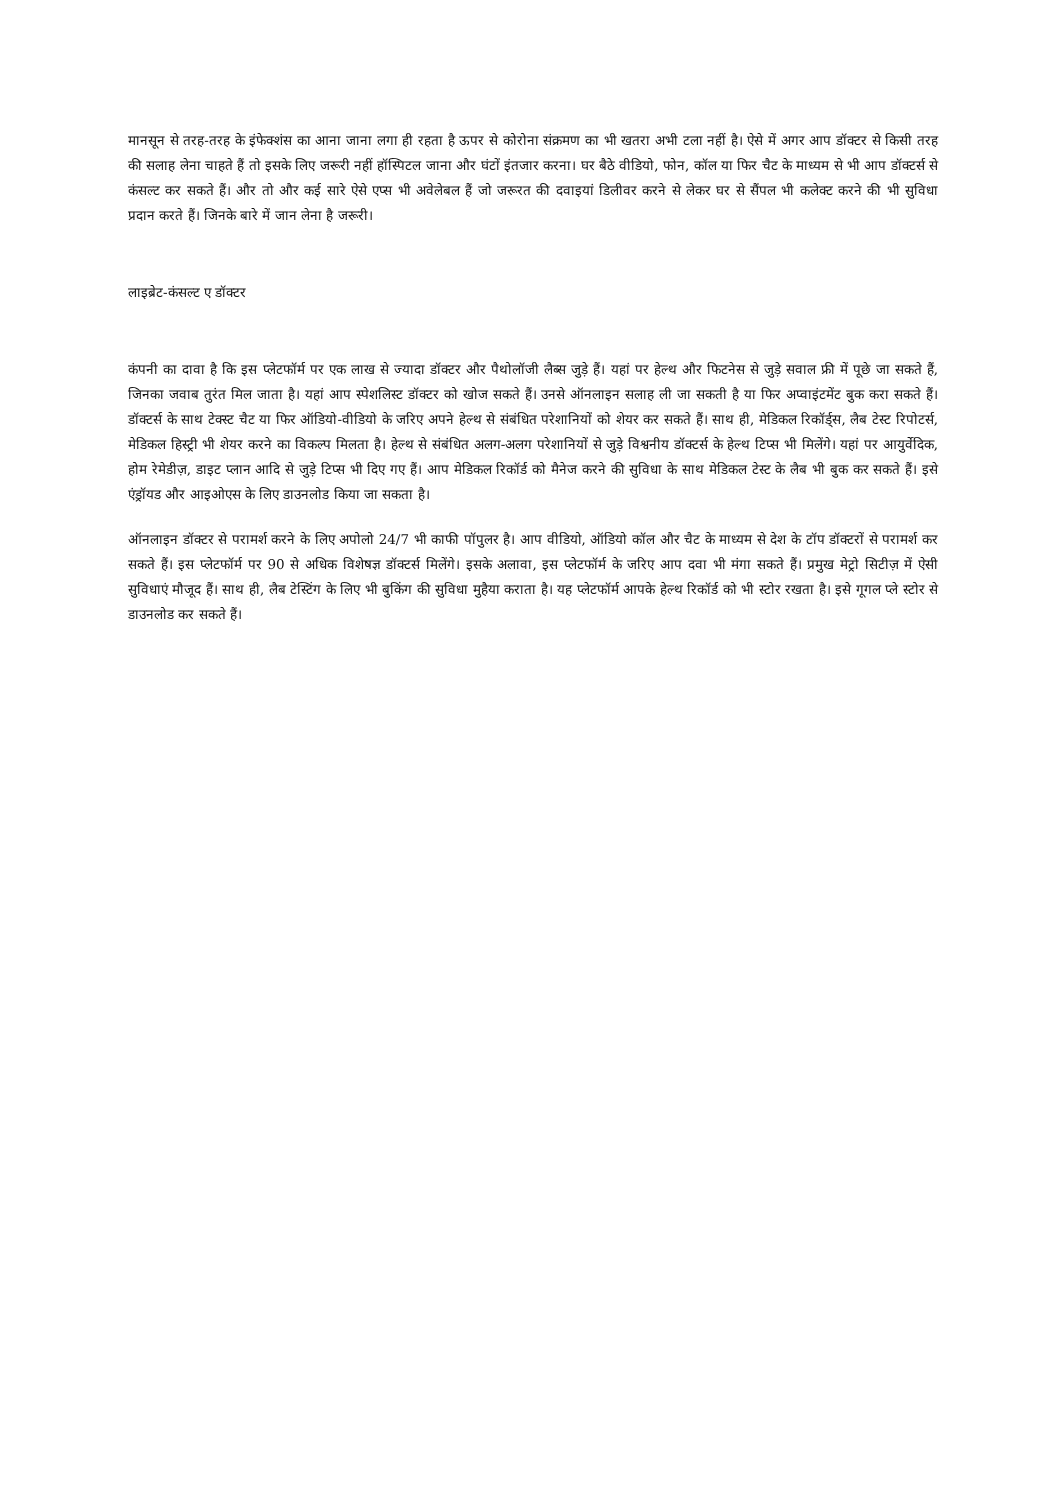मानसून से तरह-तरह के इंफेक्शंस का आना जाना लगा ही रहता है ऊपर से कोरोना संक्रमण का भी खतरा अभी टला नहीं है। ऐसे में अगर आप डॉक्टर से किसी तरह की सलाह लेना चाहते हैं तो इसके लिए जरूरी नहीं हॉस्पिटल जाना और घंटों इंतजार करना। घर बैठे वीडियो, फोन, कॉल या फिर चैट के माध्यम से भी आप डॉक्टर्स से कंसल्ट कर सकते हैं। और तो और कई सारे ऐसे एप्स भी अवेलेबल हैं जो जरूरत की दवाइयां डिलीवर करने से लेकर घर से सैंपल भी कलेक्ट करने की भी सुविधा प्रदान करते हैं। जिनके बारे में जान लेना है जरूरी।
लाइब्रेट-कंसल्ट ए डॉक्टर
कंपनी का दावा है कि इस प्लेटफॉर्म पर एक लाख से ज्यादा डॉक्टर और पैथोलॉजी लैब्स जुड़े हैं। यहां पर हेल्थ और फिटनेस से जुड़े सवाल फ्री में पूछे जा सकते हैं, जिनका जवाब तुरंत मिल जाता है। यहां आप स्पेशलिस्ट डॉक्टर को खोज सकते हैं। उनसे ऑनलाइन सलाह ली जा सकती है या फिर अप्वाइंटमेंट बुक करा सकते हैं। डॉक्टर्स के साथ टेक्स्ट चैट या फिर ऑडियो-वीडियो के जरिए अपने हेल्थ से संबंधित परेशानियों को शेयर कर सकते हैं। साथ ही, मेडिकल रिकॉर्ड्स, लैब टेस्ट रिपोटर्स, मेडिकल हिस्ट्री भी शेयर करने का विकल्प मिलता है। हेल्थ से संबंधित अलग-अलग परेशानियों से जुड़े विश्वनीय डॉक्टर्स के हेल्थ टिप्स भी मिलेंगे। यहां पर आयुर्वेदिक, होम रेमेडीज़, डाइट प्लान आदि से जुड़े टिप्स भी दिए गए हैं। आप मेडिकल रिकॉर्ड को मैनेज करने की सुविधा के साथ मेडिकल टेस्ट के लैब भी बुक कर सकते हैं। इसे एंड्रॉयड और आइओएस के लिए डाउनलोड किया जा सकता है।
ऑनलाइन डॉक्टर से परामर्श करने के लिए अपोलो 24/7 भी काफी पॉपुलर है। आप वीडियो, ऑडियो कॉल और चैट के माध्यम से देश के टॉप डॉक्टरों से परामर्श कर सकते हैं। इस प्लेटफॉर्म पर 90 से अधिक विशेषज्ञ डॉक्टर्स मिलेंगे। इसके अलावा, इस प्लेटफॉर्म के जरिए आप दवा भी मंगा सकते हैं। प्रमुख मेट्रो सिटीज़ में ऐसी सुविधाएं मौजूद हैं। साथ ही, लैब टेस्टिंग के लिए भी बुकिंग की सुविधा मुहैया कराता है। यह प्लेटफॉर्म आपके हेल्थ रिकॉर्ड को भी स्टोर रखता है। इसे गूगल प्ले स्टोर से डाउनलोड कर सकते हैं।